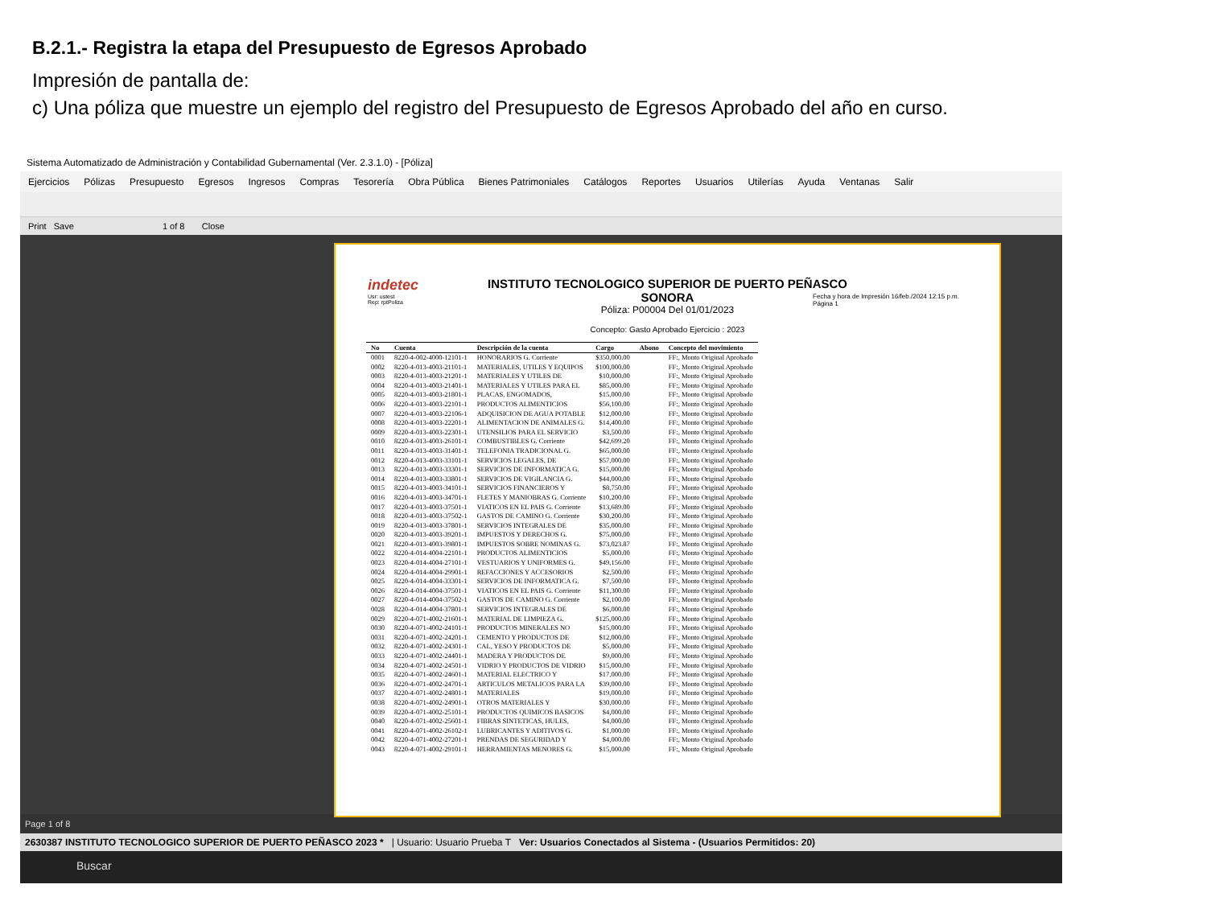B.2.1.- Registra la etapa del Presupuesto de Egresos Aprobado
Impresión de pantalla de:
c) Una póliza que muestre un ejemplo del registro del Presupuesto de Egresos Aprobado del año en curso.
Sistema Automatizado de Administración y Contabilidad Gubernamental (Ver. 2.3.1.0) - [Póliza]
Ejercicios Pólizas Presupuesto Egresos Ingresos Compras Tesorería Obra Pública Bienes Patrimoniales Catálogos Reportes Usuarios Utilerías Ayuda Ventanas Salir
Print Save 1 of 8 Close
indetec
Usr: ustest
Rep: rptPoliza
Fecha y hora de Impresión 16/feb./2024 12:15 p.m.
Página 1
INSTITUTO TECNOLOGICO SUPERIOR DE PUERTO PEÑASCO
SONORA
Póliza: P00004 Del 01/01/2023
Concepto: Gasto Aprobado Ejercicio : 2023
| No | Cuenta | Descripción de la cuenta | Cargo | Abono | Concepto del movimiento |
| --- | --- | --- | --- | --- | --- |
| 0001 | 8220-4-002-4000-12101-1 | HONORARIOS G. Corriente | $350,000.00 | | FF:, Monto Original Aprobado |
| 0002 | 8220-4-013-4003-21101-1 | MATERIALES, UTILES Y EQUIPOS | $100,000.00 | | FF:, Monto Original Aprobado |
| 0003 | 8220-4-013-4003-21201-1 | MATERIALES Y UTILES DE | $10,000.00 | | FF:, Monto Original Aprobado |
| 0004 | 8220-4-013-4003-21401-1 | MATERIALES Y UTILES PARA EL | $85,000.00 | | FF:, Monto Original Aprobado |
| 0005 | 8220-4-013-4003-21801-1 | PLACAS, ENGOMADOS, | $15,000.00 | | FF:, Monto Original Aprobado |
| 0006 | 8220-4-013-4003-22101-1 | PRODUCTOS ALIMENTICIOS | $56,100.00 | | FF:, Monto Original Aprobado |
| 0007 | 8220-4-013-4003-22106-1 | ADQUISICION DE AGUA POTABLE | $12,000.00 | | FF:, Monto Original Aprobado |
| 0008 | 8220-4-013-4003-22201-1 | ALIMENTACION DE ANIMALES G. | $14,400.00 | | FF:, Monto Original Aprobado |
| 0009 | 8220-4-013-4003-22301-1 | UTENSILIOS PARA EL SERVICIO | $3,500.00 | | FF:, Monto Original Aprobado |
| 0010 | 8220-4-013-4003-26101-1 | COMBUSTIBLES G. Corriente | $42,699.20 | | FF:, Monto Original Aprobado |
| 0011 | 8220-4-013-4003-31401-1 | TELEFONIA TRADICIONAL G. | $65,000.00 | | FF:, Monto Original Aprobado |
| 0012 | 8220-4-013-4003-33101-1 | SERVICIOS LEGALES, DE | $57,000.00 | | FF:, Monto Original Aprobado |
| 0013 | 8220-4-013-4003-33301-1 | SERVICIOS DE INFORMATICA G. | $15,000.00 | | FF:, Monto Original Aprobado |
| 0014 | 8220-4-013-4003-33801-1 | SERVICIOS DE VIGILANCIA G. | $44,000.00 | | FF:, Monto Original Aprobado |
| 0015 | 8220-4-013-4003-34101-1 | SERVICIOS FINANCIEROS Y | $8,750.00 | | FF:, Monto Original Aprobado |
| 0016 | 8220-4-013-4003-34701-1 | FLETES Y MANIOBRAS G. Corriente | $10,200.00 | | FF:, Monto Original Aprobado |
| 0017 | 8220-4-013-4003-37501-1 | VIATICOS EN EL PAIS G. Corriente | $13,689.00 | | FF:, Monto Original Aprobado |
| 0018 | 8220-4-013-4003-37502-1 | GASTOS DE CAMINO G. Corriente | $30,200.00 | | FF:, Monto Original Aprobado |
| 0019 | 8220-4-013-4003-37801-1 | SERVICIOS INTEGRALES DE | $35,000.00 | | FF:, Monto Original Aprobado |
| 0020 | 8220-4-013-4003-39201-1 | IMPUESTOS Y DERECHOS G. | $75,000.00 | | FF:, Monto Original Aprobado |
| 0021 | 8220-4-013-4003-39801-1 | IMPUESTOS SOBRE NOMINAS G. | $73,023.87 | | FF:, Monto Original Aprobado |
| 0022 | 8220-4-014-4004-22101-1 | PRODUCTOS ALIMENTICIOS | $5,000.00 | | FF:, Monto Original Aprobado |
| 0023 | 8220-4-014-4004-27101-1 | VESTUARIOS Y UNIFORMES G. | $49,156.00 | | FF:, Monto Original Aprobado |
| 0024 | 8220-4-014-4004-29901-1 | REFACCIONES Y ACCESORIOS | $2,500.00 | | FF:, Monto Original Aprobado |
| 0025 | 8220-4-014-4004-33301-1 | SERVICIOS DE INFORMATICA G. | $7,500.00 | | FF:, Monto Original Aprobado |
| 0026 | 8220-4-014-4004-37501-1 | VIATICOS EN EL PAIS G. Corriente | $11,300.00 | | FF:, Monto Original Aprobado |
| 0027 | 8220-4-014-4004-37502-1 | GASTOS DE CAMINO G. Corriente | $2,100.00 | | FF:, Monto Original Aprobado |
| 0028 | 8220-4-014-4004-37801-1 | SERVICIOS INTEGRALES DE | $6,000.00 | | FF:, Monto Original Aprobado |
| 0029 | 8220-4-071-4002-21601-1 | MATERIAL DE LIMPIEZA G. | $125,000.00 | | FF:, Monto Original Aprobado |
| 0030 | 8220-4-071-4002-24101-1 | PRODUCTOS MINERALES NO | $15,000.00 | | FF:, Monto Original Aprobado |
| 0031 | 8220-4-071-4002-24201-1 | CEMENTO Y PRODUCTOS DE | $12,000.00 | | FF:, Monto Original Aprobado |
| 0032 | 8220-4-071-4002-24301-1 | CAL, YESO Y PRODUCTOS DE | $5,000.00 | | FF:, Monto Original Aprobado |
| 0033 | 8220-4-071-4002-24401-1 | MADERA Y PRODUCTOS DE | $9,000.00 | | FF:, Monto Original Aprobado |
| 0034 | 8220-4-071-4002-24501-1 | VIDRIO Y PRODUCTOS DE VIDRIO | $15,000.00 | | FF:, Monto Original Aprobado |
| 0035 | 8220-4-071-4002-24601-1 | MATERIAL ELECTRICO Y | $17,000.00 | | FF:, Monto Original Aprobado |
| 0036 | 8220-4-071-4002-24701-1 | ARTICULOS METALICOS PARA LA | $39,000.00 | | FF:, Monto Original Aprobado |
| 0037 | 8220-4-071-4002-24801-1 | MATERIALES | $19,000.00 | | FF:, Monto Original Aprobado |
| 0038 | 8220-4-071-4002-24901-1 | OTROS MATERIALES Y | $30,000.00 | | FF:, Monto Original Aprobado |
| 0039 | 8220-4-071-4002-25101-1 | PRODUCTOS QUIMICOS BASICOS | $4,000.00 | | FF:, Monto Original Aprobado |
| 0040 | 8220-4-071-4002-25601-1 | FIBRAS SINTETICAS, HULES, | $4,000.00 | | FF:, Monto Original Aprobado |
| 0041 | 8220-4-071-4002-26102-1 | LUBRICANTES Y ADITIVOS G. | $1,000.00 | | FF:, Monto Original Aprobado |
| 0042 | 8220-4-071-4002-27201-1 | PRENDAS DE SEGURIDAD Y | $4,000.00 | | FF:, Monto Original Aprobado |
| 0043 | 8220-4-071-4002-29101-1 | HERRAMIENTAS MENORES G. | $15,000.00 | | FF:, Monto Original Aprobado |
Page 1 of 8
2630387 INSTITUTO TECNOLOGICO SUPERIOR DE PUERTO PEÑASCO 2023 * | Usuario: Usuario Prueba T Ver: Usuarios Conectados al Sistema - (Usuarios Permitidos: 20)
Buscar